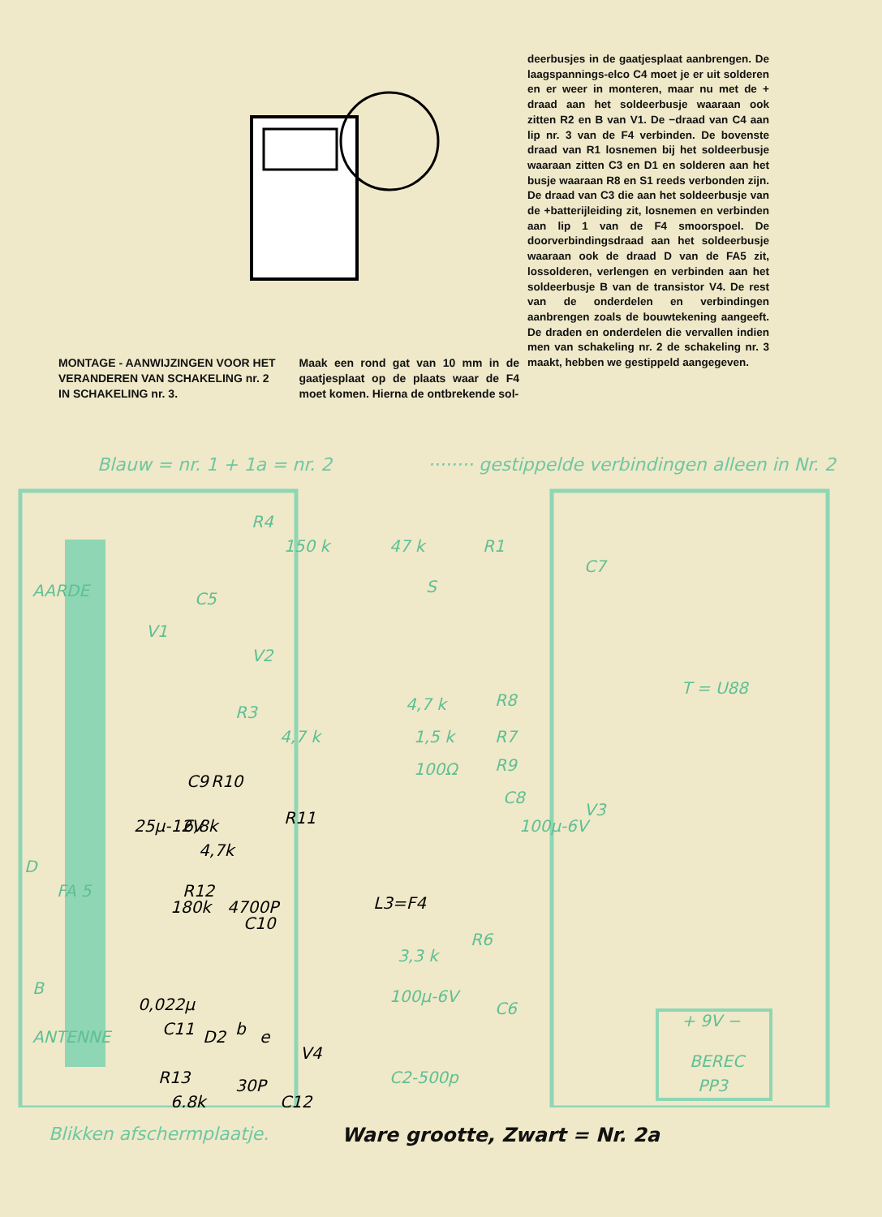MONTAGE - AANWIJZINGEN VOOR HET VERANDEREN VAN SCHAKELING nr. 2 IN SCHAKELING nr. 3.
Maak een rond gat van 10 mm in de gaatjesplaat op de plaats waar de F4 moet komen. Hierna de ontbrekende sol-
deerbusjes in de gaatjesplaat aanbrengen. De laagspannings-elco C4 moet je er uit solderen en er weer in monteren, maar nu met de + draad aan het soldeerbusje waaraan ook zitten R2 en B van V1. De −draad van C4 aan lip nr. 3 van de F4 verbinden. De bovenste draad van R1 losnemen bij het soldeerbusje waaraan zitten C3 en D1 en solderen aan het busje waaraan R8 en S1 reeds verbonden zijn. De draad van C3 die aan het soldeerbusje van de +batterijleiding zit, losnemen en verbinden aan lip 1 van de F4 smoorspoel. De doorverbindingsdraad aan het soldeerbusje waaraan ook de draad D van de FA5 zit, lossolderen, verlengen en verbinden aan het soldeerbusje B van de transistor V4. De rest van de onderdelen en verbindingen aanbrengen zoals de bouwtekening aangeeft. De draden en onderdelen die vervallen indien men van schakeling nr. 2 de schakeling nr. 3 maakt, hebben we gestippeld aangegeven.
Blauw = nr. 1 + 1a = nr. 2 ········ gestippelde verbindingen alleen in Nr. 2
AARDE
R4
150 k
47 k
R1
S
C7
C5
V1
V2
T = U88
4,7 k
R8
R3
4,7 k
1,5 k
R7
100Ω
R9
C8
100μ-6V
V3
D
FA 5
R6
3,3 k
100μ-6V
C6
+ 9V −
BEREC
PP3
B
ANTENNE
C2-500p
C9
R10
25μ-12V
6,8k
4,7k
R11
180k
R12
4700P
C10
L3=F4
0,022μ
C11
D2
b
e
V4
R13
6,8k
30P
C12
Blikken afschermplaatje. Ware grootte, Zwart = Nr. 2a